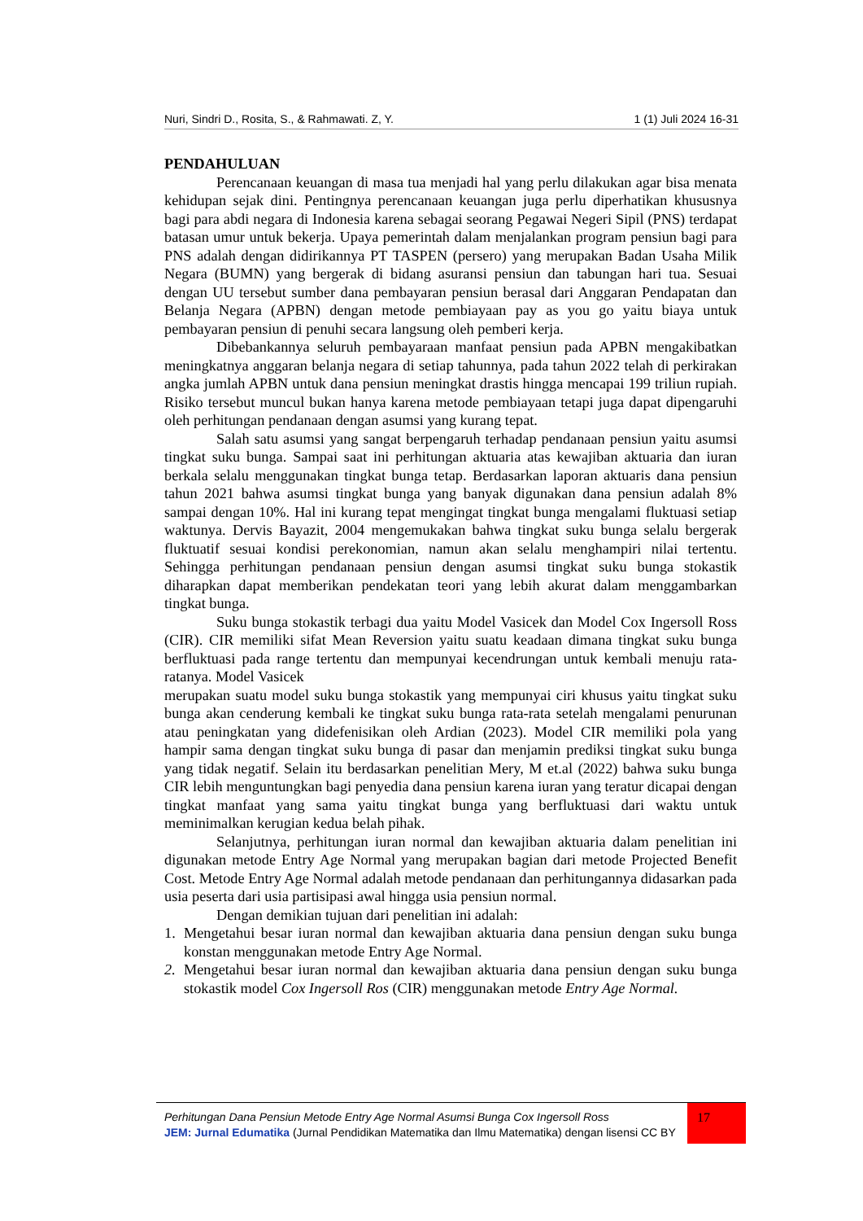Nuri, Sindri D., Rosita, S., & Rahmawati. Z, Y. 1 (1) Juli 2024 16-31
PENDAHULUAN
Perencanaan keuangan di masa tua menjadi hal yang perlu dilakukan agar bisa menata kehidupan sejak dini. Pentingnya perencanaan keuangan juga perlu diperhatikan khususnya bagi para abdi negara di Indonesia karena sebagai seorang Pegawai Negeri Sipil (PNS) terdapat batasan umur untuk bekerja. Upaya pemerintah dalam menjalankan program pensiun bagi para PNS adalah dengan didirikannya PT TASPEN (persero) yang merupakan Badan Usaha Milik Negara (BUMN) yang bergerak di bidang asuransi pensiun dan tabungan hari tua. Sesuai dengan UU tersebut sumber dana pembayaran pensiun berasal dari Anggaran Pendapatan dan Belanja Negara (APBN) dengan metode pembiayaan pay as you go yaitu biaya untuk pembayaran pensiun di penuhi secara langsung oleh pemberi kerja.
Dibebankannya seluruh pembayaraan manfaat pensiun pada APBN mengakibatkan meningkatnya anggaran belanja negara di setiap tahunnya, pada tahun 2022 telah di perkirakan angka jumlah APBN untuk dana pensiun meningkat drastis hingga mencapai 199 triliun rupiah. Risiko tersebut muncul bukan hanya karena metode pembiayaan tetapi juga dapat dipengaruhi oleh perhitungan pendanaan dengan asumsi yang kurang tepat.
Salah satu asumsi yang sangat berpengaruh terhadap pendanaan pensiun yaitu asumsi tingkat suku bunga. Sampai saat ini perhitungan aktuaria atas kewajiban aktuaria dan iuran berkala selalu menggunakan tingkat bunga tetap. Berdasarkan laporan aktuaris dana pensiun tahun 2021 bahwa asumsi tingkat bunga yang banyak digunakan dana pensiun adalah 8% sampai dengan 10%. Hal ini kurang tepat mengingat tingkat bunga mengalami fluktuasi setiap waktunya. Dervis Bayazit, 2004 mengemukakan bahwa tingkat suku bunga selalu bergerak fluktuatif sesuai kondisi perekonomian, namun akan selalu menghampiri nilai tertentu. Sehingga perhitungan pendanaan pensiun dengan asumsi tingkat suku bunga stokastik diharapkan dapat memberikan pendekatan teori yang lebih akurat dalam menggambarkan tingkat bunga.
Suku bunga stokastik terbagi dua yaitu Model Vasicek dan Model Cox Ingersoll Ross (CIR). CIR memiliki sifat Mean Reversion yaitu suatu keadaan dimana tingkat suku bunga berfluktuasi pada range tertentu dan mempunyai kecendrungan untuk kembali menuju rata-ratanya. Model Vasicek
merupakan suatu model suku bunga stokastik yang mempunyai ciri khusus yaitu tingkat suku bunga akan cenderung kembali ke tingkat suku bunga rata-rata setelah mengalami penurunan atau peningkatan yang didefenisikan oleh Ardian (2023). Model CIR memiliki pola yang hampir sama dengan tingkat suku bunga di pasar dan menjamin prediksi tingkat suku bunga yang tidak negatif. Selain itu berdasarkan penelitian Mery, M et.al (2022) bahwa suku bunga CIR lebih menguntungkan bagi penyedia dana pensiun karena iuran yang teratur dicapai dengan tingkat manfaat yang sama yaitu tingkat bunga yang berfluktuasi dari waktu untuk meminimalkan kerugian kedua belah pihak.
Selanjutnya, perhitungan iuran normal dan kewajiban aktuaria dalam penelitian ini digunakan metode Entry Age Normal yang merupakan bagian dari metode Projected Benefit Cost. Metode Entry Age Normal adalah metode pendanaan dan perhitungannya didasarkan pada usia peserta dari usia partisipasi awal hingga usia pensiun normal.
Dengan demikian tujuan dari penelitian ini adalah:
1. Mengetahui besar iuran normal dan kewajiban aktuaria dana pensiun dengan suku bunga konstan menggunakan metode Entry Age Normal.
2. Mengetahui besar iuran normal dan kewajiban aktuaria dana pensiun dengan suku bunga stokastik model Cox Ingersoll Ros (CIR) menggunakan metode Entry Age Normal.
Perhitungan Dana Pensiun Metode Entry Age Normal Asumsi Bunga Cox Ingersoll Ross
JEM: Jurnal Edumatika (Jurnal Pendidikan Matematika dan Ilmu Matematika) dengan lisensi CC BY
17